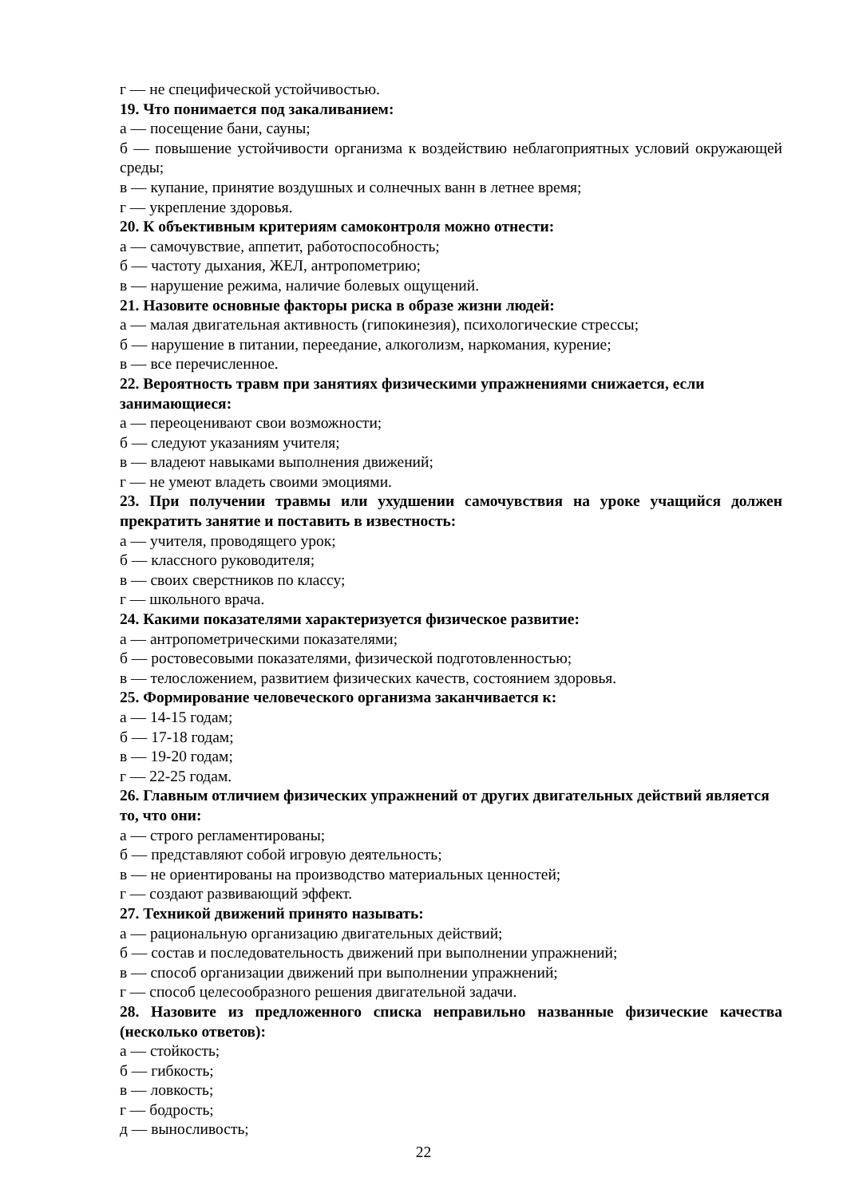г — не специфической устойчивостью.
19. Что понимается под закаливанием:
а — посещение бани, сауны;
б — повышение устойчивости организма к воздействию неблагоприятных условий окружающей среды;
в — купание, принятие воздушных и солнечных ванн в летнее время;
г — укрепление здоровья.
20. К объективным критериям самоконтроля можно отнести:
а — самочувствие, аппетит, работоспособность;
б — частоту дыхания, ЖЕЛ, антропометрию;
в — нарушение режима, наличие болевых ощущений.
21. Назовите основные факторы риска в образе жизни людей:
а — малая двигательная активность (гипокинезия), психологические стрессы;
б — нарушение в питании, переедание, алкоголизм, наркомания, курение;
в — все перечисленное.
22. Вероятность травм при занятиях физическими упражнениями снижается, если занимающиеся:
а — переоценивают свои возможности;
б — следуют указаниям учителя;
в — владеют навыками выполнения движений;
г — не умеют владеть своими эмоциями.
23. При получении травмы или ухудшении самочувствия на уроке учащийся должен прекратить занятие и поставить в известность:
а — учителя, проводящего урок;
б — классного руководителя;
в — своих сверстников по классу;
г — школьного врача.
24. Какими показателями характеризуется физическое развитие:
а — антропометрическими показателями;
б — ростовесовыми показателями, физической подготовленностью;
в — телосложением, развитием физических качеств, состоянием здоровья.
25. Формирование человеческого организма заканчивается к:
а — 14-15 годам;
б — 17-18 годам;
в — 19-20 годам;
г — 22-25 годам.
26. Главным отличием физических упражнений от других двигательных действий является то, что они:
а — строго регламентированы;
б — представляют собой игровую деятельность;
в — не ориентированы на производство материальных ценностей;
г — создают развивающий эффект.
27. Техникой движений принято называть:
а — рациональную организацию двигательных действий;
б — состав и последовательность движений при выполнении упражнений;
в — способ организации движений при выполнении упражнений;
г — способ целесообразного решения двигательной задачи.
28. Назовите из предложенного списка неправильно названные физические качества (несколько ответов):
а — стойкость;
б — гибкость;
в — ловкость;
г — бодрость;
д — выносливость;
22